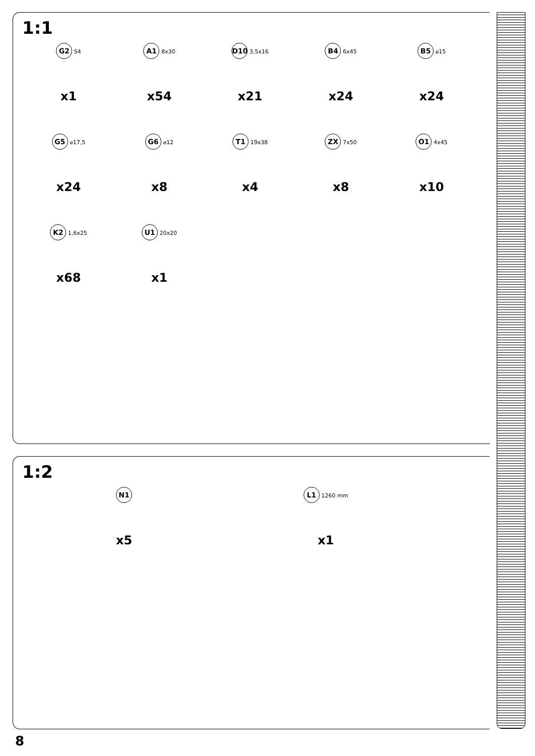1:1
G2 S4
x1
A1 8x30
x54
D10 3,5x16
x21
B4 6x45
x24
B5 ⌀15
x24
G5 ⌀17,5
x24
G6 ⌀12
x8
T1 19x38
x4
ZX 7x50
x8
O1 4x45
x10
K2 1,6x25
x68
U1 20x20
x1
1:2
N1
x5
L1 1260 mm
x1
8